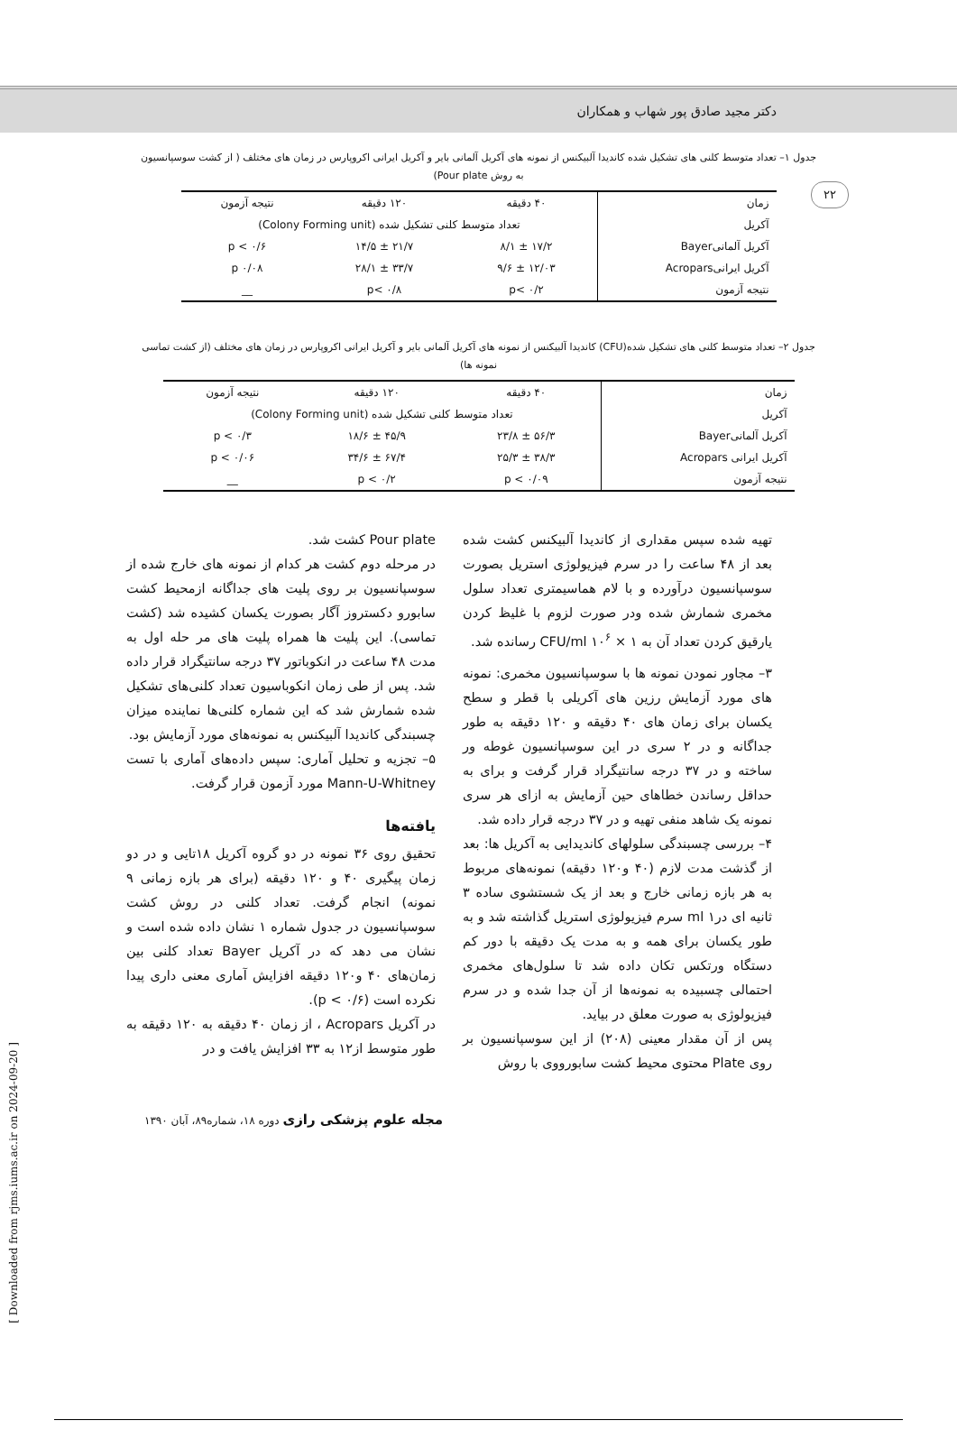۲۲
دکتر مجید صادق پور شهاب و همکاران
جدول ۱– تعداد متوسط کلنی های تشکیل شده کاندیدا آلبیکنس از نمونه های آکریل آلمانی بایر و آکریل ایرانی اکروپارس در زمان های مختلف ( از کشت سوسپانسیون به روش Pour plate)
| زمان | ۴۰ دقیقه | ۱۲۰ دقیقه | نتیجه آزمون |
| آکریل | تعداد متوسط کلنی تشکیل شده (Colony Forming unit) | | |
| آکریل آلمانیBayer | ۱۷/۲ ± ۸/۱ | ۲۱/۷ ± ۱۴/۵ | p < ۰/۶ |
| آکریل ایرانیAcropars | ۱۲/۰۳ ± ۹/۶ | ۳۳/۷ ± ۲۸/۱ | p ۰/۰۸ |
| نتیجه آزمون | p< ۰/۲ | p< ۰/۸ | __ |
جدول ۲– تعداد متوسط کلنی های تشکیل شده(CFU) کاندیدا آلبیکنس از نمونه های آکریل آلمانی بایر و آکریل ایرانی اکروپارس در زمان های مختلف (از کشت تماسی نمونه ها)
| زمان | ۴۰ دقیقه | ۱۲۰ دقیقه | نتیجه آزمون |
| آکریل | تعداد متوسط کلنی تشکیل شده (Colony Forming unit) | | |
| آکریل آلمانیBayer | ۵۶/۳ ± ۲۳/۸ | ۴۵/۹ ± ۱۸/۶ | p < ۰/۳ |
| آکریل ایرانی Acropars | ۳۸/۳ ± ۲۵/۳ | ۶۷/۴ ± ۳۴/۶ | p < ۰/۰۶ |
| نتیجه آزمون | p < ۰/۰۹ | p < ۰/۲ | __ |
تهیه شده سپس مقداری از کاندیدا آلبیکنس کشت شده بعد از ۴۸ ساعت را در سرم فیزیولوژی استریل بصورت سوسپانسیون درآورده و با لام هماسیمتری تعداد سلول مخمری شمارش شده ودر صورت لزوم با غلیظ کردن یارقیق کردن تعداد آن به CFU/ml ۱۰<sup>۶</sup> × ۱ رسانده شد.
۳– مجاور نمودن نمونه ها با سوسپانسیون مخمری: نمونه های مورد آزمایش رزین های آکریلی با قطر و سطح یکسان برای زمان های ۴۰ دقیقه و ۱۲۰ دقیقه به طور جداگانه و در ۲ سری در این سوسپانسیون غوطه ور ساخته و در ۳۷ درجه سانتیگراد قرار گرفت و برای به حداقل رساندن خطاهای حین آزمایش به ازای هر سری نمونه یک شاهد منفی تهیه و در ۳۷ درجه قرار داده شد.
۴– بررسی چسبندگی سلولهای کاندیدایی به آکریل ها: بعد از گذشت مدت لازم (۴۰ و۱۲۰ دقیقه) نمونه‌های مربوط به هر بازه زمانی خارج و بعد از یک شستشوی ساده ۳ ثانیه ای درml ۱ سرم فیزیولوژی استریل گذاشته شد و به طور یکسان برای همه و به مدت یک دقیقه با دور کم دستگاه ورتکس تکان داده شد تا سلول‌های مخمری احتمالی چسبیده به نمونه‌ها از آن جدا شده و در سرم فیزیولوژی به صورت معلق در بیاید.
پس از آن مقدار معینی (۲۰۸) از این سوسپانسیون بر روی Plate محتوی محیط کشت سابورووی با روش
Pour plate کشت شد.
در مرحله دوم کشت هر کدام از نمونه های خارج شده از سوسپانسیون بر روی پلیت های جداگانه ازمحیط کشت سابورو دکستروز آگار بصورت یکسان کشیده شد (کشت تماسی). این پلیت ها همراه پلیت های مر حله اول به مدت ۴۸ ساعت در انکوباتور ۳۷ درجه سانتیگراد قرار داده شد. پس از طی زمان انکوباسیون تعداد کلنی‌های تشکیل شده شمارش شد که این شماره کلنی‌ها نماینده میزان چسبندگی کاندیدا آلبیکنس به نمونه‌های مورد آزمایش بود.
۵– تجزیه و تحلیل آماری: سپس داده‌های آماری با تست Mann-U-Whitney مورد آزمون قرار گرفت.
یافته‌ها
تحقیق روی ۳۶ نمونه در دو گروه آکریل ۱۸تایی و در دو زمان پیگیری ۴۰ و ۱۲۰ دقیقه (برای هر بازه زمانی ۹ نمونه) انجام گرفت. تعداد کلنی در روش کشت سوسپانسیون در جدول شماره ۱ نشان داده شده است و نشان می دهد که در آکریل Bayer تعداد کلنی بین زمان‌های ۴۰ و۱۲۰ دقیقه افزایش آماری معنی داری پیدا نکرده است (p < ۰/۶).
در آکریل Acropars ، از زمان ۴۰ دقیقه به ۱۲۰ دقیقه به طور متوسط از۱۲ به ۳۳ افزایش یافت و در
مجله علوم پزشکی رازی دوره ۱۸، شماره۸۹، آبان ۱۳۹۰
[ Downloaded from rjms.iums.ac.ir on 2024-09-20 ]